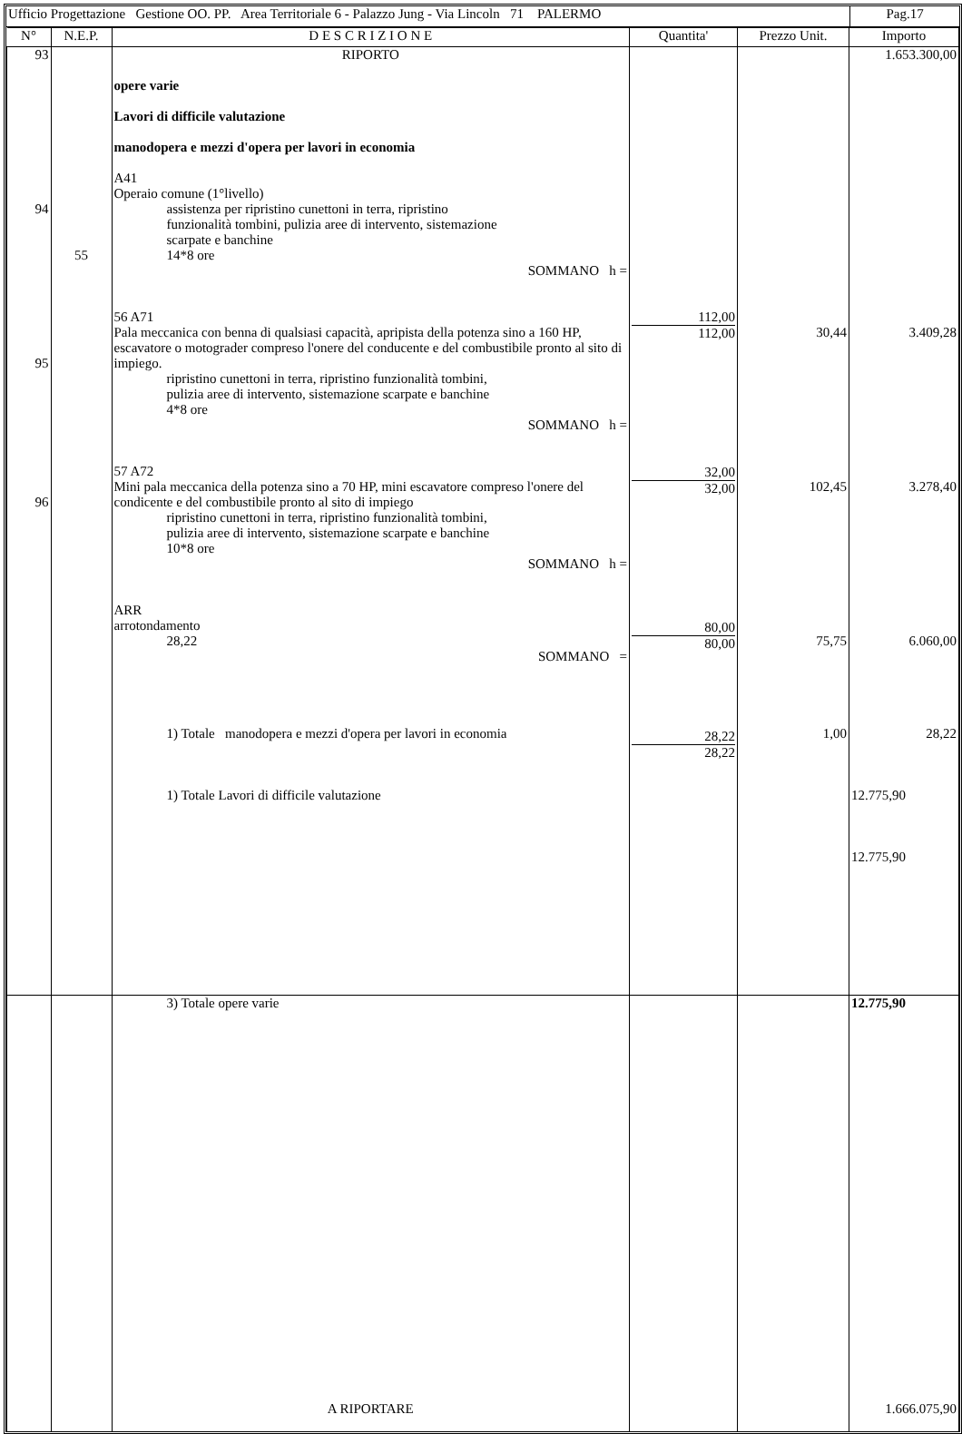| Ufficio Progettazione Gestione OO. PP. Area Territoriale 6 - Palazzo Jung - Via Lincoln 71 PALERMO | Pag.17 |
| N° | N.E.P. | D E S C R I Z I O N E | Quantita' | Prezzo Unit. | Importo |
| --- | --- | --- | --- | --- | --- |
| 93 94 95 96 | 55 | RIPORTO opere varie Lavori di difficile valutazione manodopera e mezzi d'opera per lavori in economia A41 Operaio comune (1°livello) assistenza per ripristino cunettoni in terra, ripristino funzionalità tombini, pulizia aree di intervento, sistemazione scarpate e banchine 14*8 ore SOMMANO h = 56 A71 Pala meccanica con benna di qualsiasi capacità, apripista della potenza sino a 160 HP, escavatore o motograder compreso l'onere del conducente e del combustibile pronto al sito di impiego. ripristino cunettoni in terra, ripristino funzionalità tombini, pulizia aree di intervento, sistemazione scarpate e banchine 4*8 ore SOMMANO h = 57 A72 Mini pala meccanica della potenza sino a 70 HP, mini escavatore compreso l'onere del condicente e del combustibile pronto al sito di impiego ripristino cunettoni in terra, ripristino funzionalità tombini, pulizia aree di intervento, sistemazione scarpate e banchine 10*8 ore SOMMANO h = ARR arrotondamento 28,22 SOMMANO = 1) Totale manodopera e mezzi d'opera per lavori in economia 1) Totale Lavori di difficile valutazione | 112,00 112,00 32,00 32,00 80,00 80,00 28,22 28,22 | 30,44 102,45 75,75 1,00 | 1.653.300,00 3.409,28 3.278,40 6.060,00 28,22 12.775,90 12.775,90 |
| | | 3) Totale opere varie A RIPORTARE | | | 12.775,90 1.666.075,90 |